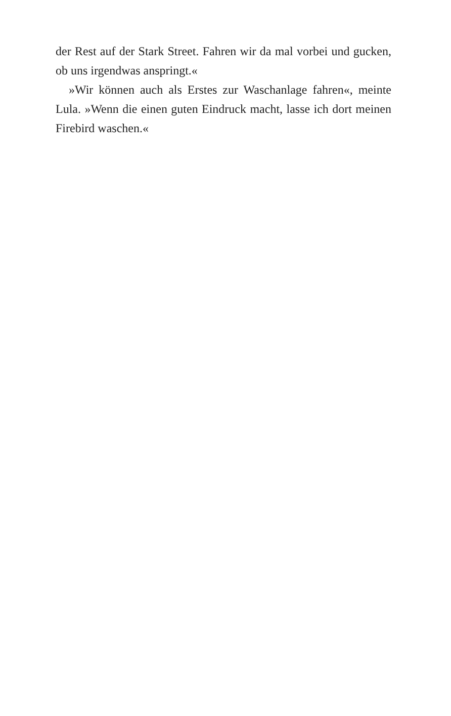der Rest auf der Stark Street. Fahren wir da mal vorbei und gucken, ob uns irgendwas anspringt.«
»Wir können auch als Erstes zur Waschanlage fahren«, meinte Lula. »Wenn die einen guten Eindruck macht, lasse ich dort meinen Firebird waschen.«